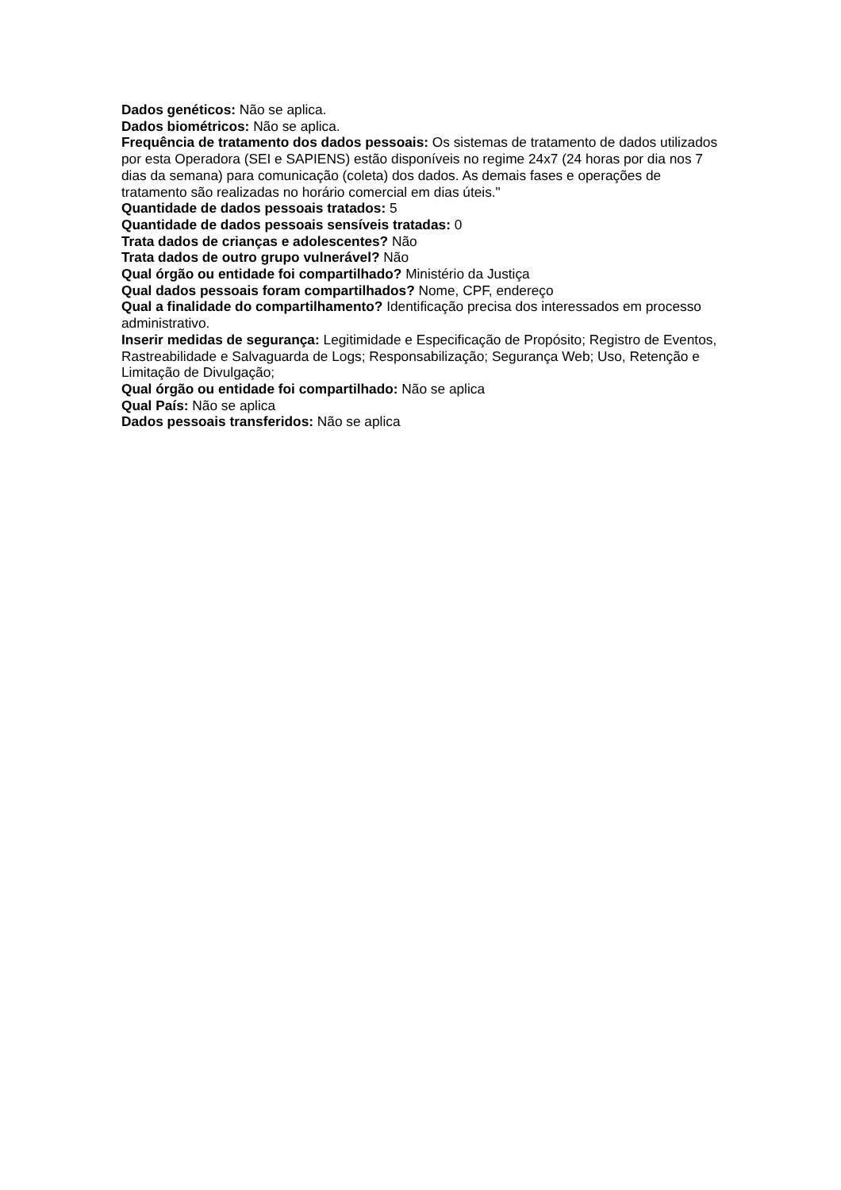Dados genéticos: Não se aplica.
Dados biométricos: Não se aplica.
Frequência de tratamento dos dados pessoais: Os sistemas de tratamento de dados utilizados por esta Operadora (SEI e SAPIENS) estão disponíveis no regime 24x7 (24 horas por dia nos 7 dias da semana) para comunicação (coleta) dos dados. As demais fases e operações de tratamento são realizadas no horário comercial em dias úteis."
Quantidade de dados pessoais tratados: 5
Quantidade de dados pessoais sensíveis tratadas: 0
Trata dados de crianças e adolescentes? Não
Trata dados de outro grupo vulnerável? Não
Qual órgão ou entidade foi compartilhado? Ministério da Justiça
Qual dados pessoais foram compartilhados? Nome, CPF, endereço
Qual a finalidade do compartilhamento? Identificação precisa dos interessados em processo administrativo.
Inserir medidas de segurança: Legitimidade e Especificação de Propósito; Registro de Eventos, Rastreabilidade e Salvaguarda de Logs; Responsabilização; Segurança Web; Uso, Retenção e Limitação de Divulgação;
Qual órgão ou entidade foi compartilhado: Não se aplica
Qual País: Não se aplica
Dados pessoais transferidos: Não se aplica